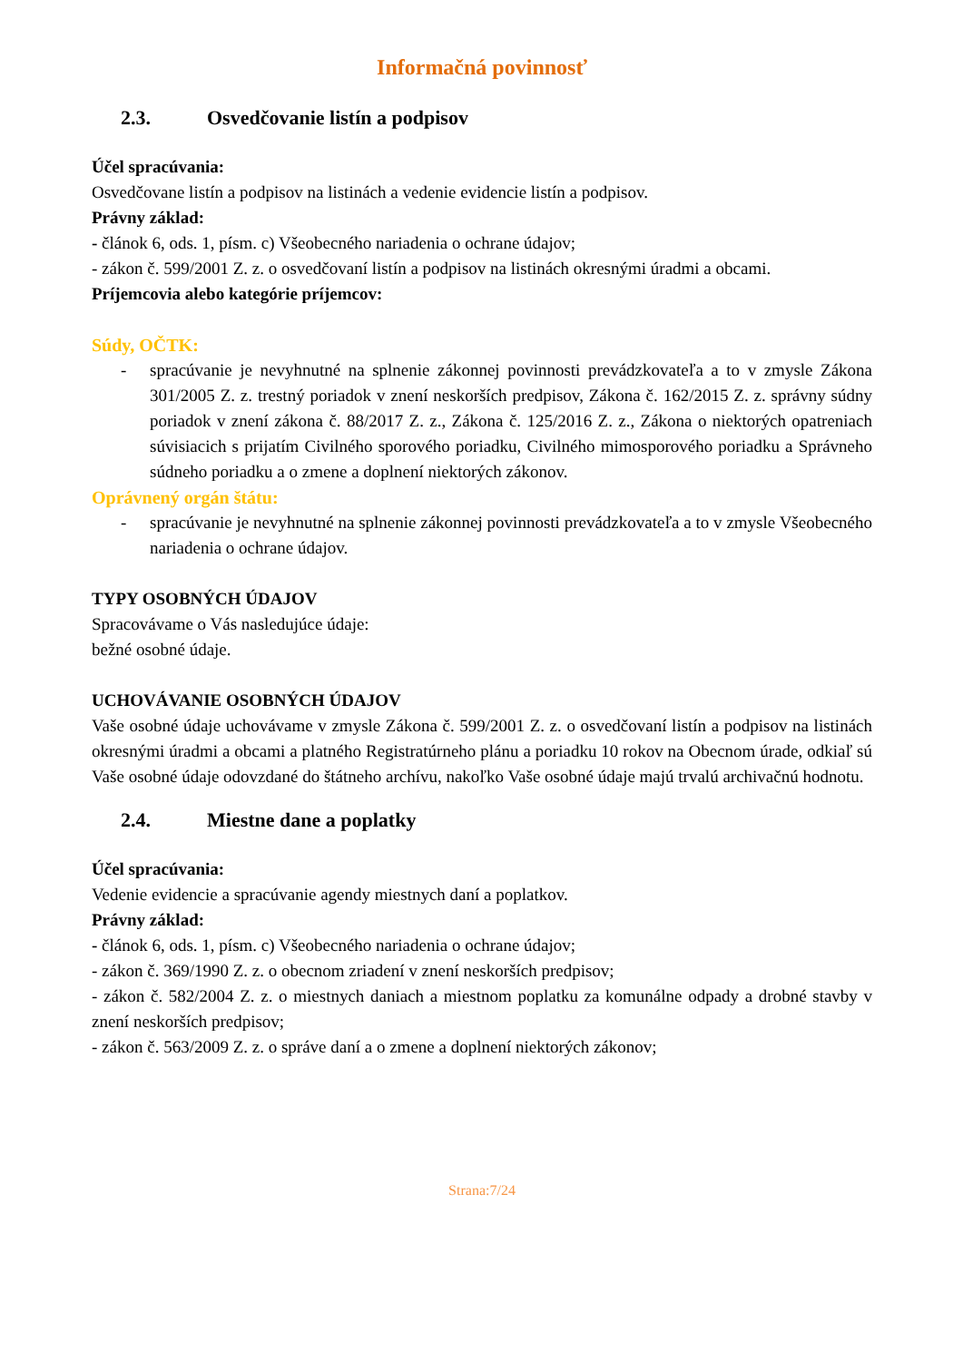Informačná povinnosť
2.3. Osvedčovanie listín a podpisov
Účel spracúvania:
Osvedčovane listín a podpisov na listinách a vedenie evidencie listín a podpisov.
Právny základ:
- článok 6, ods. 1, písm. c) Všeobecného nariadenia o ochrane údajov;
- zákon č. 599/2001 Z. z. o osvedčovaní listín a podpisov na listinách okresnými úradmi a obcami.
Príjemcovia alebo kategórie príjemcov:
Súdy, OČTK:
- spracúvanie je nevyhnutné na splnenie zákonnej povinnosti prevádzkovateľa a to v zmysle Zákona 301/2005 Z. z. trestný poriadok v znení neskorších predpisov, Zákona č. 162/2015 Z. z. správny súdny poriadok v znení zákona č. 88/2017 Z. z., Zákona č. 125/2016 Z. z., Zákona o niektorých opatreniach súvisiacich s prijatím Civilného sporového poriadku, Civilného mimosporového poriadku a Správneho súdneho poriadku a o zmene a doplnení niektorých zákonov.
Oprávnený orgán štátu:
- spracúvanie je nevyhnutné na splnenie zákonnej povinnosti prevádzkovateľa a to v zmysle Všeobecného nariadenia o ochrane údajov.
TYPY OSOBNÝCH ÚDAJOV
Spracovávame o Vás nasledujúce údaje:
bežné osobné údaje.
UCHOVÁVANIE OSOBNÝCH ÚDAJOV
Vaše osobné údaje uchovávame v zmysle Zákona č. 599/2001 Z. z. o osvedčovaní listín a podpisov na listinách okresnými úradmi a obcami a platného Registratúrneho plánu a poriadku 10 rokov na Obecnom úrade, odkiaľ sú Vaše osobné údaje odovzdané do štátneho archívu, nakoľko Vaše osobné údaje majú trvalú archivačnú hodnotu.
2.4. Miestne dane a poplatky
Účel spracúvania:
Vedenie evidencie a spracúvanie agendy miestnych daní a poplatkov.
Právny základ:
- článok 6, ods. 1, písm. c) Všeobecného nariadenia o ochrane údajov;
- zákon č. 369/1990 Z. z. o obecnom zriadení v znení neskorších predpisov;
- zákon č. 582/2004 Z. z. o miestnych daniach a miestnom poplatku za komunálne odpady a drobné stavby v znení neskorších predpisov;
- zákon č. 563/2009 Z. z. o správe daní a o zmene a doplnení niektorých zákonov;
Strana:7/24